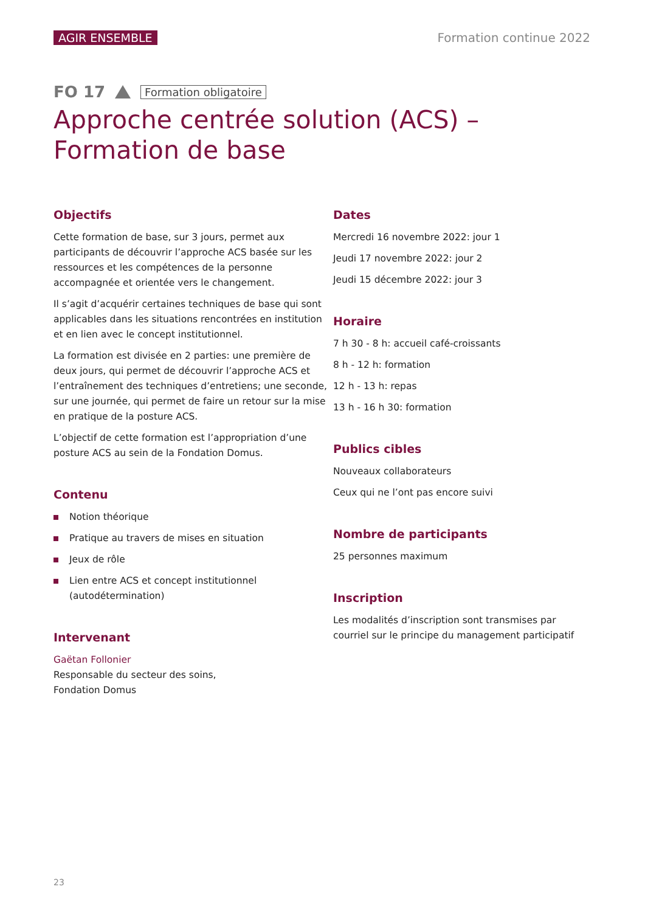AGIR ENSEMBLE Formation continue 2022
FO 17 Formation obligatoire
Approche centrée solution (ACS) –
Formation de base
Objectifs
Cette formation de base, sur 3 jours, permet aux participants de découvrir l’approche ACS basée sur les ressources et les compétences de la personne accompagnée et orientée vers le changement.
Il s’agit d’acquérir certaines techniques de base qui sont applicables dans les situations rencontrées en institution et en lien avec le concept institutionnel.
La formation est divisée en 2 parties: une première de deux jours, qui permet de découvrir l’approche ACS et l’entraînement des techniques d’entretiens; une seconde, sur une journée, qui permet de faire un retour sur la mise en pratique de la posture ACS.
L’objectif de cette formation est l’appropriation d’une posture ACS au sein de la Fondation Domus.
Contenu
Notion théorique
Pratique au travers de mises en situation
Jeux de rôle
Lien entre ACS et concept institutionnel (autodétermination)
Intervenant
Gaëtan Follonier
Responsable du secteur des soins,
Fondation Domus
Dates
Mercredi 16 novembre 2022: jour 1
Jeudi 17 novembre 2022: jour 2
Jeudi 15 décembre 2022: jour 3
Horaire
7 h 30 - 8 h: accueil café-croissants
8 h - 12 h: formation
12 h - 13 h: repas
13 h - 16 h 30: formation
Publics cibles
Nouveaux collaborateurs
Ceux qui ne l’ont pas encore suivi
Nombre de participants
25 personnes maximum
Inscription
Les modalités d’inscription sont transmises par courriel sur le principe du management participatif
23